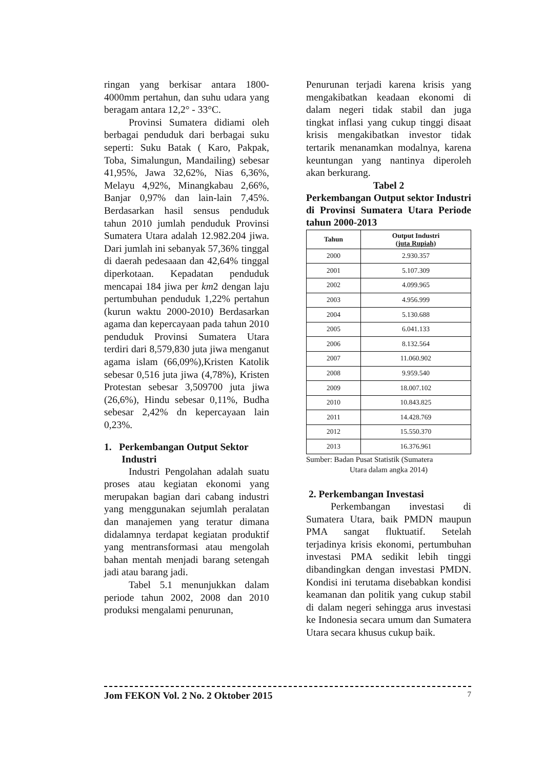ringan yang berkisar antara 1800-4000mm pertahun, dan suhu udara yang beragam antara 12,2° - 33°C.
Provinsi Sumatera didiami oleh berbagai penduduk dari berbagai suku seperti: Suku Batak ( Karo, Pakpak, Toba, Simalungun, Mandailing) sebesar 41,95%, Jawa 32,62%, Nias 6,36%, Melayu 4,92%, Minangkabau 2,66%, Banjar 0,97% dan lain-lain 7,45%. Berdasarkan hasil sensus penduduk tahun 2010 jumlah penduduk Provinsi Sumatera Utara adalah 12.982.204 jiwa. Dari jumlah ini sebanyak 57,36% tinggal di daerah pedesaaan dan 42,64% tinggal diperkotaan. Kepadatan penduduk mencapai 184 jiwa per km2 dengan laju pertumbuhan penduduk 1,22% pertahun (kurun waktu 2000-2010) Berdasarkan agama dan kepercayaan pada tahun 2010 penduduk Provinsi Sumatera Utara terdiri dari 8,579,830 juta jiwa menganut agama islam (66,09%),Kristen Katolik sebesar 0,516 juta jiwa (4,78%), Kristen Protestan sebesar 3,509700 juta jiwa (26,6%), Hindu sebesar 0,11%, Budha sebesar 2,42% dn kepercayaan lain 0,23%.
1. Perkembangan Output Sektor
Industri
Industri Pengolahan adalah suatu proses atau kegiatan ekonomi yang merupakan bagian dari cabang industri yang menggunakan sejumlah peralatan dan manajemen yang teratur dimana didalamnya terdapat kegiatan produktif yang mentransformasi atau mengolah bahan mentah menjadi barang setengah jadi atau barang jadi.
Tabel 5.1 menunjukkan dalam periode tahun 2002, 2008 dan 2010 produksi mengalami penurunan,
Penurunan terjadi karena krisis yang mengakibatkan keadaan ekonomi di dalam negeri tidak stabil dan juga tingkat inflasi yang cukup tinggi disaat krisis mengakibatkan investor tidak tertarik menanamkan modalnya, karena keuntungan yang nantinya diperoleh akan berkurang.
Tabel 2
Perkembangan Output sektor Industri di Provinsi Sumatera Utara Periode tahun 2000-2013
| Tahun | Output Industri (juta Rupiah) |
| --- | --- |
| 2000 | 2.930.357 |
| 2001 | 5.107.309 |
| 2002 | 4.099.965 |
| 2003 | 4.956.999 |
| 2004 | 5.130.688 |
| 2005 | 6.041.133 |
| 2006 | 8.132.564 |
| 2007 | 11.060.902 |
| 2008 | 9.959.540 |
| 2009 | 18.007.102 |
| 2010 | 10.843.825 |
| 2011 | 14.428.769 |
| 2012 | 15.550.370 |
| 2013 | 16.376.961 |
Sumber: Badan Pusat Statistik (Sumatera
Utara dalam angka 2014)
2. Perkembangan Investasi
Perkembangan investasi di Sumatera Utara, baik PMDN maupun PMA sangat fluktuatif. Setelah terjadinya krisis ekonomi, pertumbuhan investasi PMA sedikit lebih tinggi dibandingkan dengan investasi PMDN. Kondisi ini terutama disebabkan kondisi keamanan dan politik yang cukup stabil di dalam negeri sehingga arus investasi ke Indonesia secara umum dan Sumatera Utara secara khusus cukup baik.
Jom FEKON Vol. 2 No. 2 Oktober 2015 7